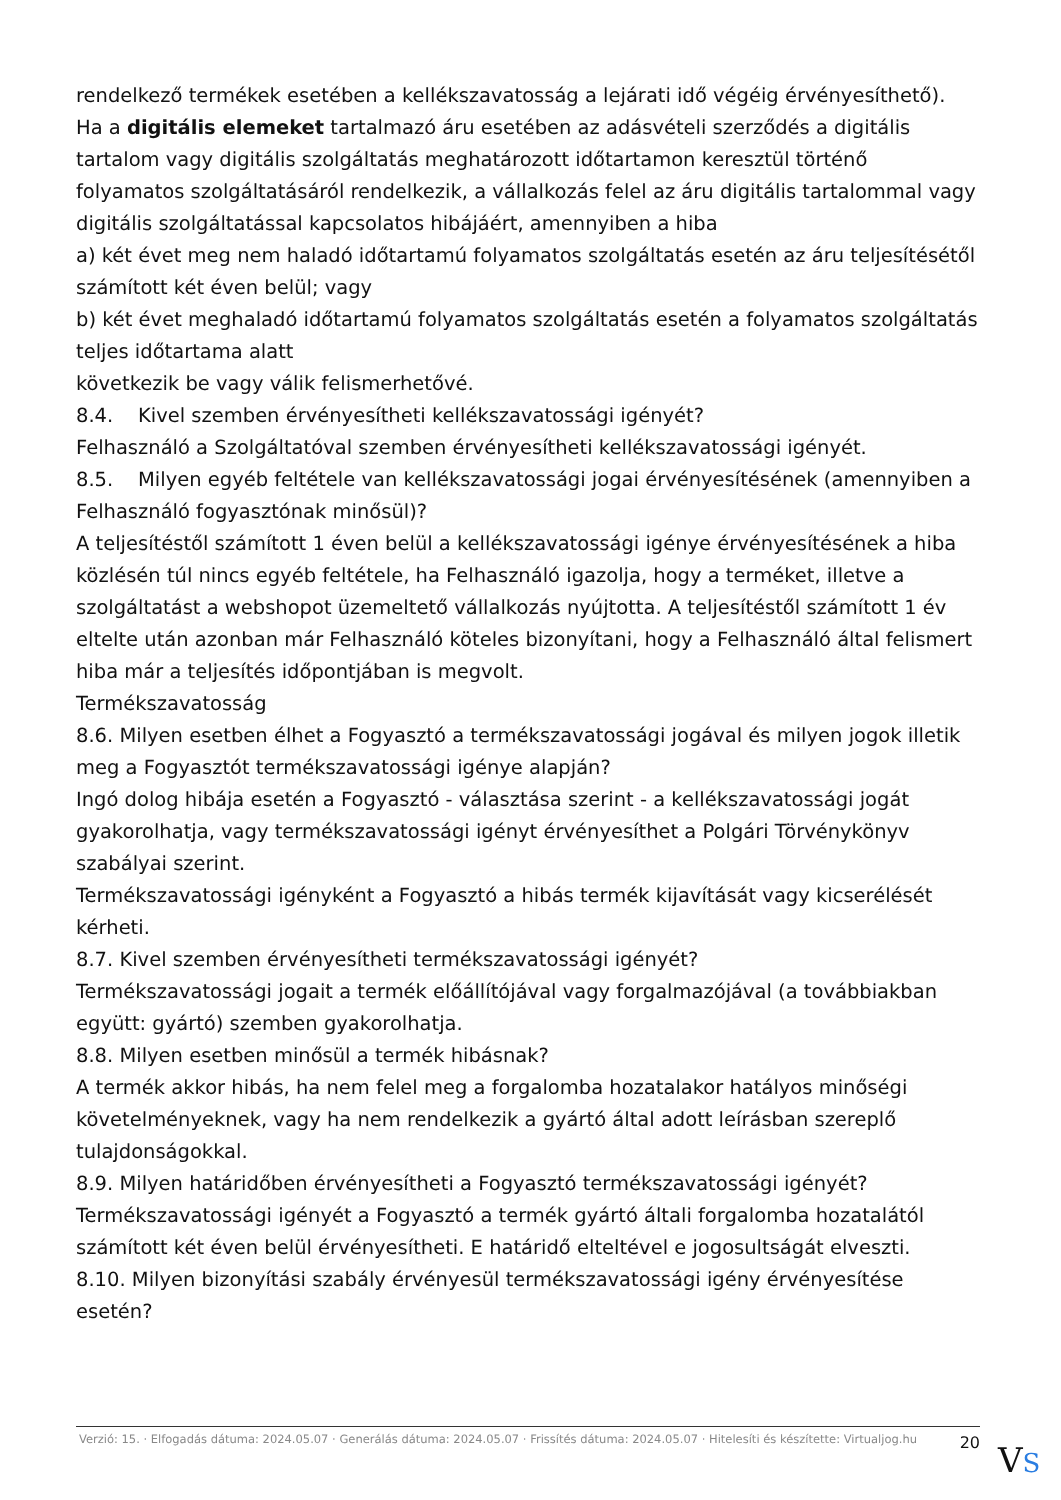rendelkező termékek esetében a kellékszavatosság a lejárati idő végéig érvényesíthető).
Ha a digitális elemeket tartalmazó áru esetében az adásvételi szerződés a digitális tartalom vagy digitális szolgáltatás meghatározott időtartamon keresztül történő folyamatos szolgáltatásáról rendelkezik, a vállalkozás felel az áru digitális tartalommal vagy digitális szolgáltatással kapcsolatos hibájáért, amennyiben a hiba
a) két évet meg nem haladó időtartamú folyamatos szolgáltatás esetén az áru teljesítésétől számított két éven belül; vagy
b) két évet meghaladó időtartamú folyamatos szolgáltatás esetén a folyamatos szolgáltatás teljes időtartama alatt
következik be vagy válik felismerhetővé.
8.4. Kivel szemben érvényesítheti kellékszavatossági igényét?
Felhasználó a Szolgáltatóval szemben érvényesítheti kellékszavatossági igényét.
8.5. Milyen egyéb feltétele van kellékszavatossági jogai érvényesítésének (amennyiben a Felhasználó fogyasztónak minősül)?
A teljesítéstől számított 1 éven belül a kellékszavatossági igénye érvényesítésének a hiba közlésén túl nincs egyéb feltétele, ha Felhasználó igazolja, hogy a terméket, illetve a szolgáltatást a webshopot üzemeltető vállalkozás nyújtotta. A teljesítéstől számított 1 év eltelte után azonban már Felhasználó köteles bizonyítani, hogy a Felhasználó által felismert hiba már a teljesítés időpontjában is megvolt.
Termékszavatosság
8.6. Milyen esetben élhet a Fogyasztó a termékszavatossági jogával és milyen jogok illetik meg a Fogyasztót termékszavatossági igénye alapján?
Ingó dolog hibája esetén a Fogyasztó - választása szerint - a kellékszavatossági jogát gyakorolhatja, vagy termékszavatossági igényt érvényesíthet a Polgári Törvénykönyv szabályai szerint.
Termékszavatossági igényként a Fogyasztó a hibás termék kijavítását vagy kicserélését kérheti.
8.7. Kivel szemben érvényesítheti termékszavatossági igényét?
Termékszavatossági jogait a termék előállítójával vagy forgalmazójával (a továbbiakban együtt: gyártó) szemben gyakorolhatja.
8.8. Milyen esetben minősül a termék hibásnak?
A termék akkor hibás, ha nem felel meg a forgalomba hozatalakor hatályos minőségi követelményeknek, vagy ha nem rendelkezik a gyártó által adott leírásban szereplő tulajdonságokkal.
8.9. Milyen határidőben érvényesítheti a Fogyasztó termékszavatossági igényét?
Termékszavatossági igényét a Fogyasztó a termék gyártó általi forgalomba hozatalától számított két éven belül érvényesítheti. E határidő elteltével e jogosultságát elveszti.
8.10. Milyen bizonyítási szabály érvényesül termékszavatossági igény érvényesítése esetén?
Verzió: 15. · Elfogadás dátuma: 2024.05.07 · Generálás dátuma: 2024.05.07 · Frissítés dátuma: 2024.05.07 · Hitelesíti és készítette: Virtualjog.hu
20
VS